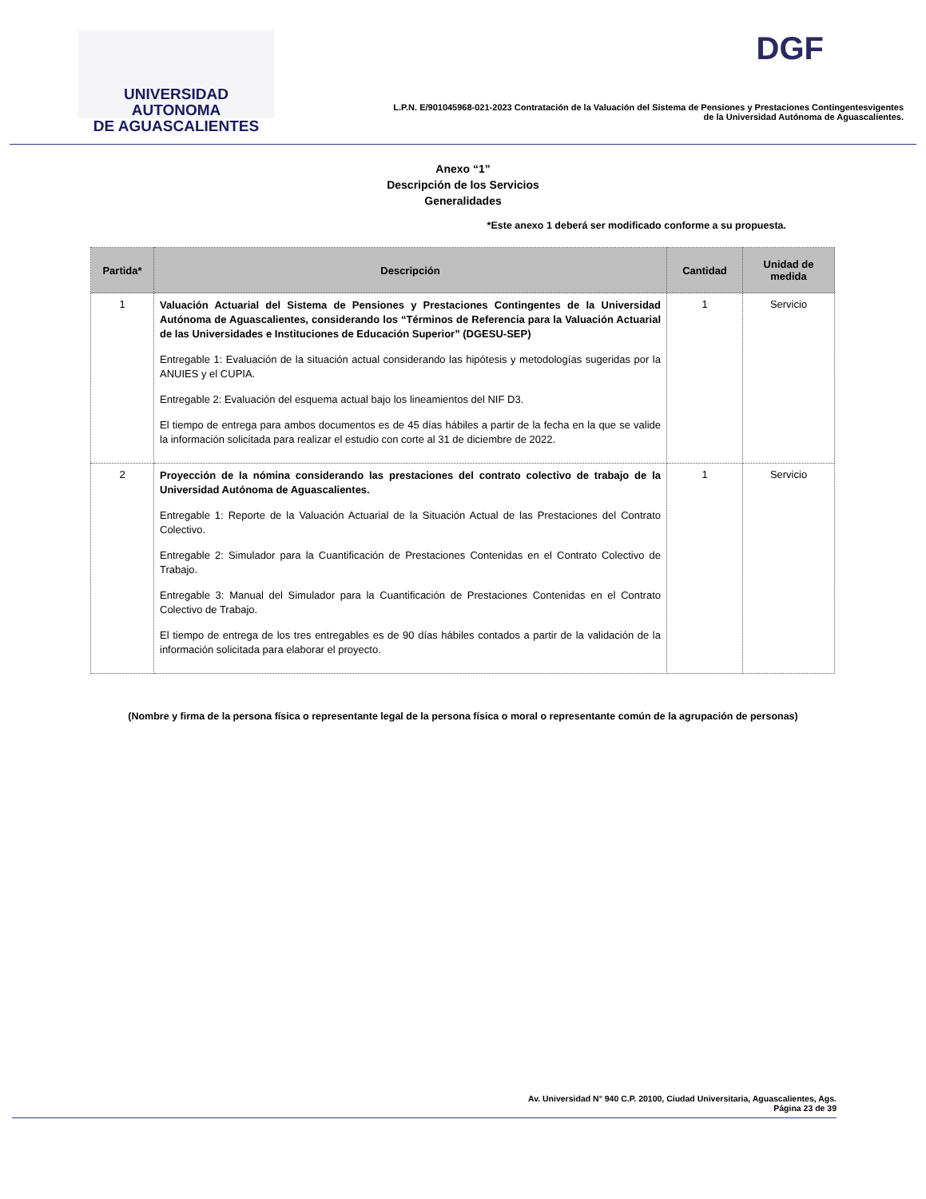UNIVERSIDAD AUTONOMA
DE AGUASCALIENTES
DGF
L.P.N. E/901045968-021-2023 Contratación de la Valuación del Sistema de Pensiones y Prestaciones Contingentesvigentes
de la Universidad Autónoma de Aguascalientes.
Anexo “1”
Descripción de los Servicios
Generalidades
*Este anexo 1 deberá ser modificado conforme a su propuesta.
| Partida* | Descripción | Cantidad | Unidad de medida |
| --- | --- | --- | --- |
| 1 | Valuación Actuarial del Sistema de Pensiones y Prestaciones Contingentes de la Universidad Autónoma de Aguascalientes, considerando los “Términos de Referencia para la Valuación Actuarial de las Universidades e Instituciones de Educación Superior” (DGESU-SEP) Entregable 1: Evaluación de la situación actual considerando las hipótesis y metodologías sugeridas por la ANUIES y el CUPIA. Entregable 2: Evaluación del esquema actual bajo los lineamientos del NIF D3. El tiempo de entrega para ambos documentos es de 45 días hábiles a partir de la fecha en la que se valide la información solicitada para realizar el estudio con corte al 31 de diciembre de 2022. | 1 | Servicio |
| 2 | Proyección de la nómina considerando las prestaciones del contrato colectivo de trabajo de la Universidad Autónoma de Aguascalientes. Entregable 1: Reporte de la Valuación Actuarial de la Situación Actual de las Prestaciones del Contrato Colectivo. Entregable 2: Simulador para la Cuantificación de Prestaciones Contenidas en el Contrato Colectivo de Trabajo. Entregable 3: Manual del Simulador para la Cuantificación de Prestaciones Contenidas en el Contrato Colectivo de Trabajo. El tiempo de entrega de los tres entregables es de 90 días hábiles contados a partir de la validación de la información solicitada para elaborar el proyecto. | 1 | Servicio |
(Nombre y firma de la persona física o representante legal de la persona física o moral o representante común de la agrupación de personas)
Av. Universidad N° 940 C.P. 20100, Ciudad Universitaria, Aguascalientes, Ags.
Página 23 de 39